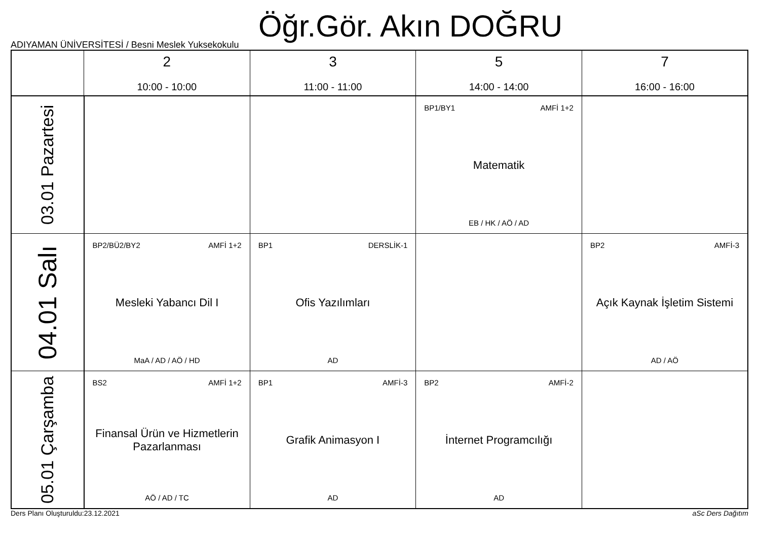Öğr.Gör. Akın DOĞRU
ADIYAMAN ÜNİVERSİTESİ / Besni Meslek Yuksekokulu
| | 2 10:00 - 10:00 | 3 11:00 - 11:00 | 5 14:00 - 14:00 | 7 16:00 - 16:00 |
| --- | --- | --- | --- | --- |
| 03.01 Pazartesi | | | BP1/BY1 AMFİ 1+2 Matematik EB / HK / AÖ / AD | |
| 04.01 Salı | BP2/BÜ2/BY2 AMFİ 1+2 Mesleki Yabancı Dil I MaA / AD / AÖ / HD | BP1 DERSLİK-1 Ofis Yazılımları AD | | BP2 AMFİ-3 Açık Kaynak İşletim Sistemi AD / AÖ |
| 05.01 Çarşamba | BS2 AMFİ 1+2 Finansal Ürün ve Hizmetlerin Pazarlanması AÖ / AD / TC | BP1 AMFİ-3 Grafik Animasyon I AD | BP2 AMFİ-2 İnternet Programcılığı AD | |
Ders Planı Oluşturuldu:23.12.2021 aSc Ders Dağıtım